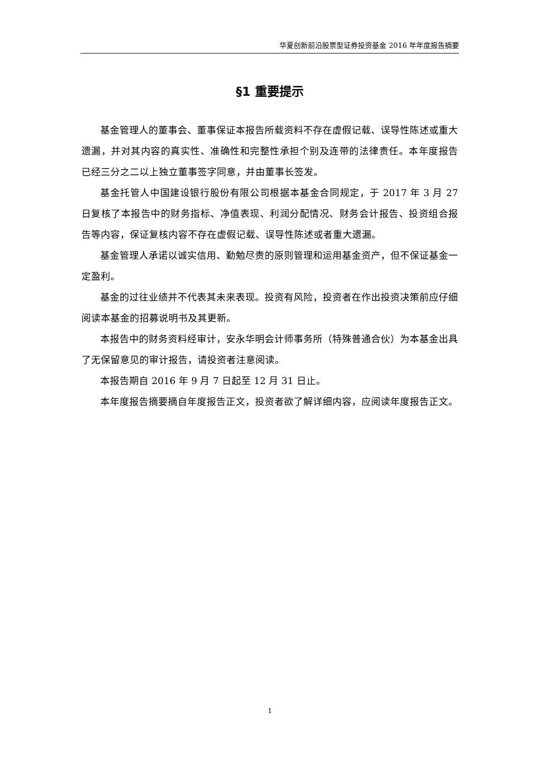华夏创新前沿股票型证券投资基金 2016 年年度报告摘要
§1 重要提示
基金管理人的董事会、董事保证本报告所载资料不存在虚假记载、误导性陈述或重大遗漏，并对其内容的真实性、准确性和完整性承担个别及连带的法律责任。本年度报告已经三分之二以上独立董事签字同意，并由董事长签发。
基金托管人中国建设银行股份有限公司根据本基金合同规定，于 2017 年 3 月 27 日复核了本报告中的财务指标、净值表现、利润分配情况、财务会计报告、投资组合报告等内容，保证复核内容不存在虚假记载、误导性陈述或者重大遗漏。
基金管理人承诺以诚实信用、勤勉尽责的原则管理和运用基金资产，但不保证基金一定盈利。
基金的过往业绩并不代表其未来表现。投资有风险，投资者在作出投资决策前应仔细阅读本基金的招募说明书及其更新。
本报告中的财务资料经审计，安永华明会计师事务所（特殊普通合伙）为本基金出具了无保留意见的审计报告，请投资者注意阅读。
本报告期自 2016 年 9 月 7 日起至 12 月 31 日止。
本年度报告摘要摘自年度报告正文，投资者欲了解详细内容，应阅读年度报告正文。
1